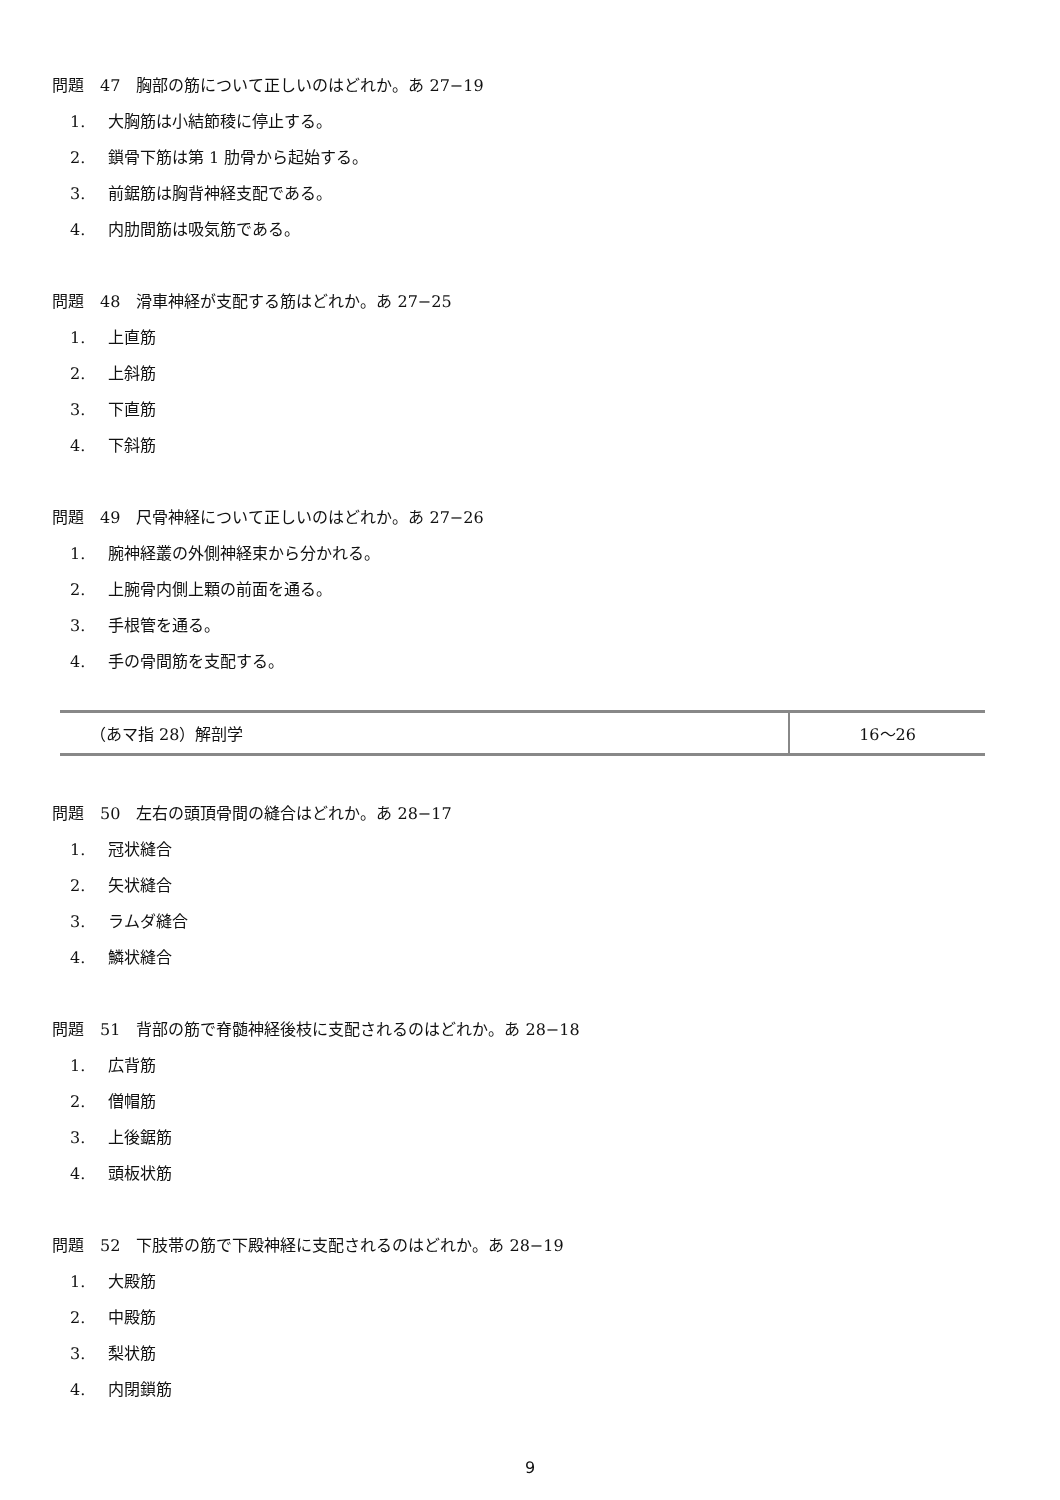問題　47　胸部の筋について正しいのはどれか。あ 27−19
1. 大胸筋は小結節稜に停止する。
2. 鎖骨下筋は第 1 肋骨から起始する。
3. 前鋸筋は胸背神経支配である。
4. 内肋間筋は吸気筋である。
問題　48　滑車神経が支配する筋はどれか。あ 27−25
1. 上直筋
2. 上斜筋
3. 下直筋
4. 下斜筋
問題　49　尺骨神経について正しいのはどれか。あ 27−26
1. 腕神経叢の外側神経束から分かれる。
2. 上腕骨内側上顆の前面を通る。
3. 手根管を通る。
4. 手の骨間筋を支配する。
| （あマ指 28）解剖学 | 16～26 |
問題　50　左右の頭頂骨間の縫合はどれか。あ 28−17
1. 冠状縫合
2. 矢状縫合
3. ラムダ縫合
4. 鱗状縫合
問題　51　背部の筋で脊髄神経後枝に支配されるのはどれか。あ 28−18
1. 広背筋
2. 僧帽筋
3. 上後鋸筋
4. 頭板状筋
問題　52　下肢帯の筋で下殿神経に支配されるのはどれか。あ 28−19
1. 大殿筋
2. 中殿筋
3. 梨状筋
4. 内閉鎖筋
9